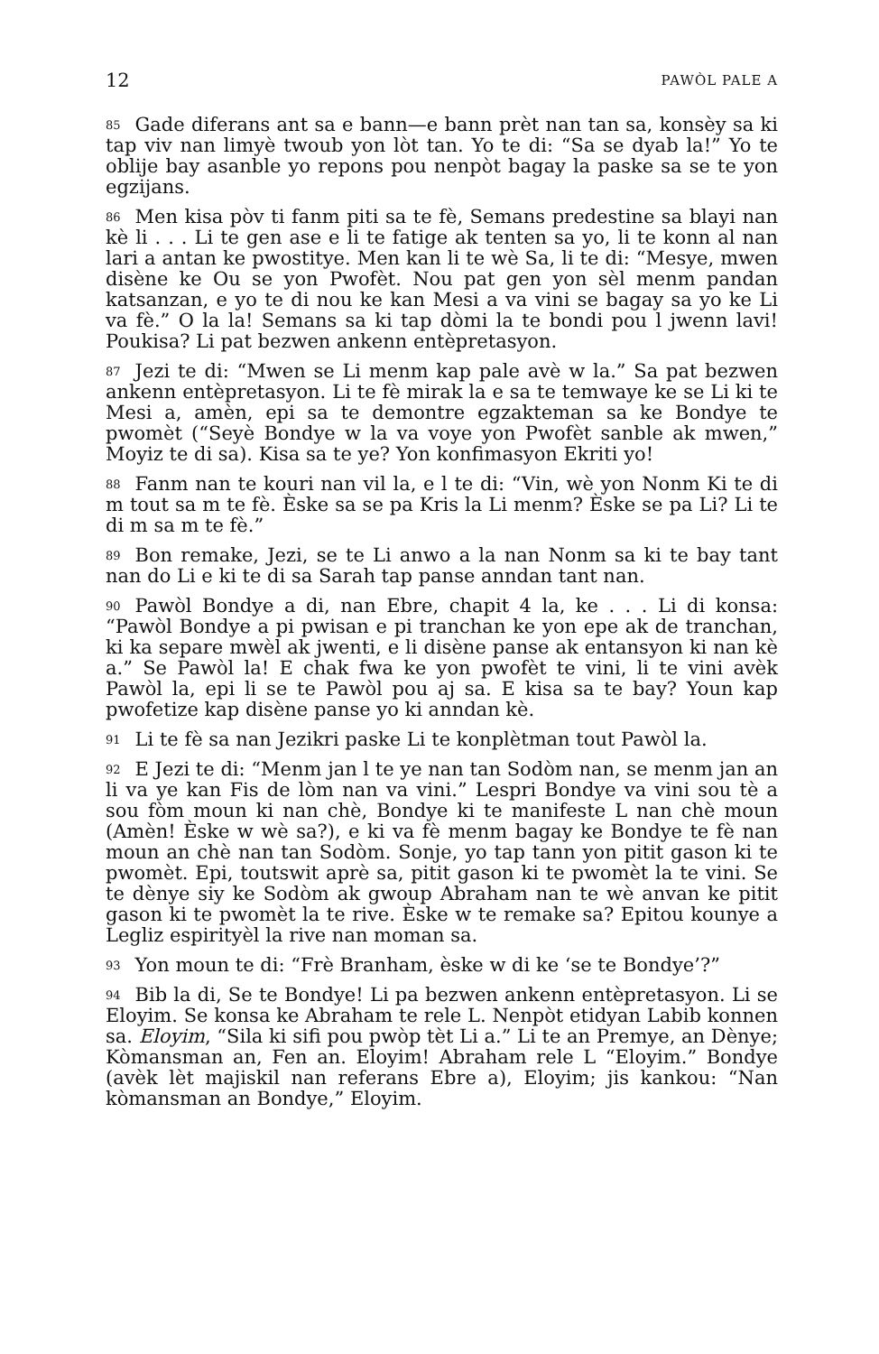12 PAWÒL PALE A
85 Gade diferans ant sa e bann—e bann prèt nan tan sa, konsèy sa ki tap viv nan limyè twoub yon lòt tan. Yo te di: “Sa se dyab la!” Yo te oblije bay asanble yo repons pou nenpòt bagay la paske sa se te yon egzijans.
86 Men kisa pòv ti fanm piti sa te fè, Semans predestine sa blayi nan kè li . . . Li te gen ase e li te fatige ak tenten sa yo, li te konn al nan lari a antan ke pwostitye. Men kan li te wè Sa, li te di: “Mesye, mwen disène ke Ou se yon Pwofèt. Nou pat gen yon sèl menm pandan katsanzan, e yo te di nou ke kan Mesi a va vini se bagay sa yo ke Li va fè.” O la la! Semans sa ki tap dòmi la te bondi pou l jwenn lavi! Poukisa? Li pat bezwen ankenn entèpretasyon.
87 Jezi te di: “Mwen se Li menm kap pale avè w la.” Sa pat bezwen ankenn entèpretasyon. Li te fè mirak la e sa te temwaye ke se Li ki te Mesi a, amèn, epi sa te demontre egzakteman sa ke Bondye te pwomèt (“Seyè Bondye w la va voye yon Pwofèt sanble ak mwen,” Moyiz te di sa). Kisa sa te ye? Yon konfimasyon Ekriti yo!
88 Fanm nan te kouri nan vil la, e l te di: “Vin, wè yon Nonm Ki te di m tout sa m te fè. Èske sa se pa Kris la Li menm? Èske se pa Li? Li te di m sa m te fè.”
89 Bon remake, Jezi, se te Li anwo a la nan Nonm sa ki te bay tant nan do Li e ki te di sa Sarah tap panse anndan tant nan.
90 Pawòl Bondye a di, nan Ebre, chapit 4 la, ke . . . Li di konsa: “Pawòl Bondye a pi pwisan e pi tranchan ke yon epe ak de tranchan, ki ka separe mwèl ak jwenti, e li disène panse ak entansyon ki nan kè a.” Se Pawòl la! E chak fwa ke yon pwofèt te vini, li te vini avèk Pawòl la, epi li se te Pawòl pou aj sa. E kisa sa te bay? Youn kap pwofetize kap disène panse yo ki anndan kè.
91 Li te fè sa nan Jezikri paske Li te konplètman tout Pawòl la.
92 E Jezi te di: “Menm jan l te ye nan tan Sodòm nan, se menm jan an li va ye kan Fis de lòm nan va vini.” Lespri Bondye va vini sou tè a sou fòm moun ki nan chè, Bondye ki te manifeste L nan chè moun (Amèn! Èske w wè sa?), e ki va fè menm bagay ke Bondye te fè nan moun an chè nan tan Sodòm. Sonje, yo tap tann yon pitit gason ki te pwomèt. Epi, toutswit aprè sa, pitit gason ki te pwomèt la te vini. Se te dènye siy ke Sodòm ak gwoup Abraham nan te wè anvan ke pitit gason ki te pwomèt la te rive. Èske w te remake sa? Epitou kounye a Legliz espirityèl la rive nan moman sa.
93 Yon moun te di: “Frè Branham, èske w di ke ‘se te Bondye’?”
94 Bib la di, Se te Bondye! Li pa bezwen ankenn entèpretasyon. Li se Eloyim. Se konsa ke Abraham te rele L. Nenpòt etidyan Labib konnen sa. Eloyim, “Sila ki sifi pou pwòp tèt Li a.” Li te an Premye, an Dènye; Kòmansman an, Fen an. Eloyim! Abraham rele L “Eloyim.” Bondye (avèk lèt majiskil nan referans Ebre a), Eloyim; jis kankou: “Nan kòmansman an Bondye,” Eloyim.